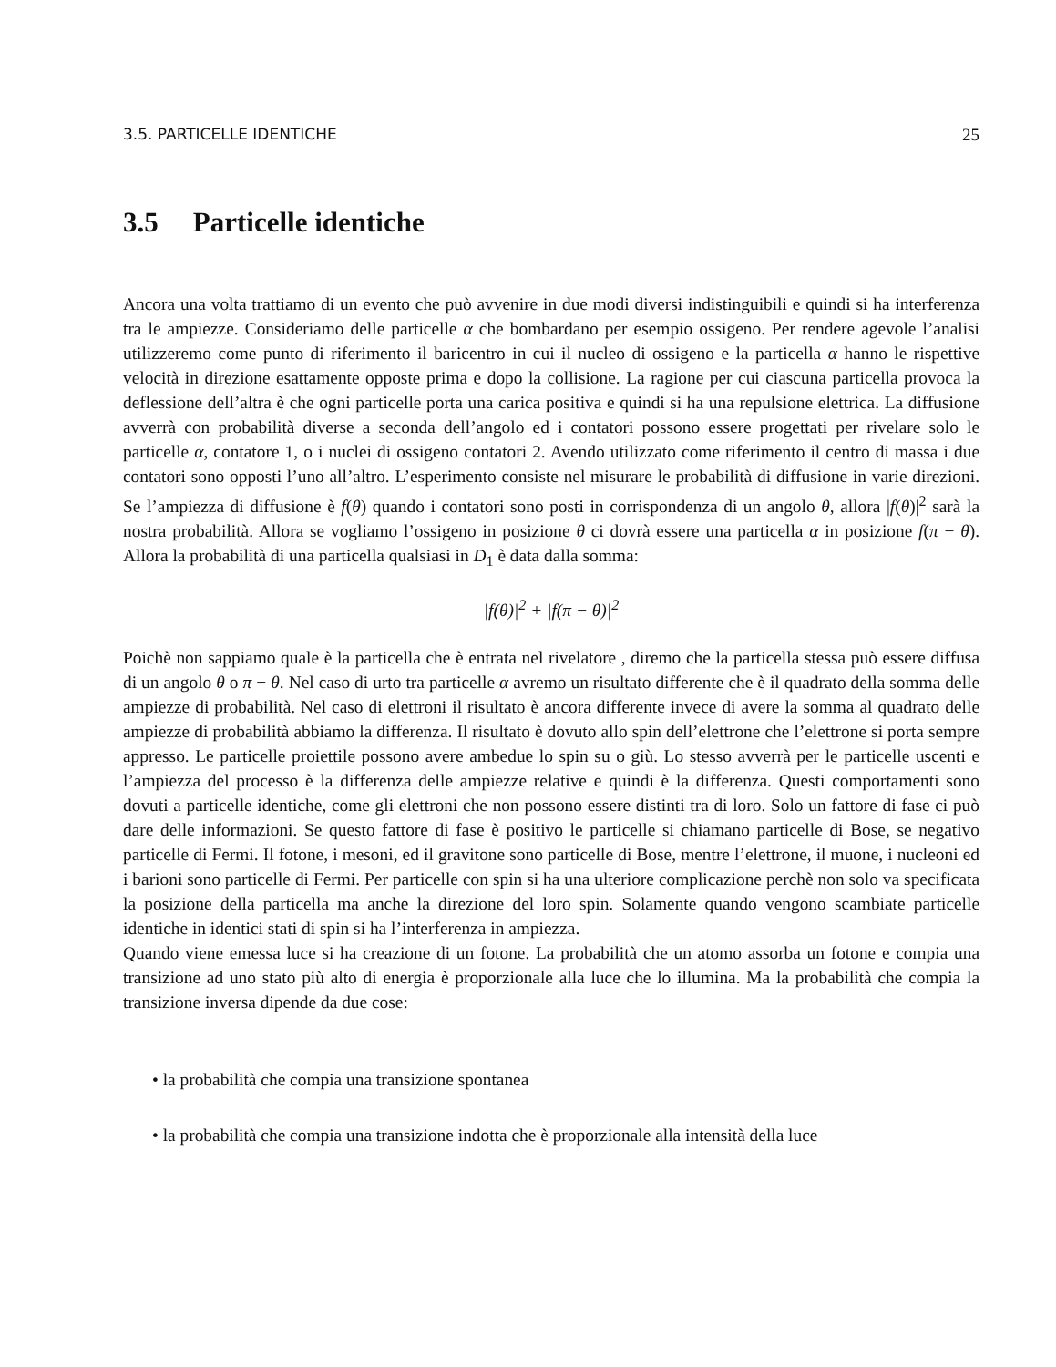3.5. PARTICELLE IDENTICHE 25
3.5 Particelle identiche
Ancora una volta trattiamo di un evento che può avvenire in due modi diversi indistinguibili e quindi si ha interferenza tra le ampiezze. Consideriamo delle particelle α che bombardano per esempio ossigeno. Per rendere agevole l’analisi utilizzeremo come punto di riferimento il baricentro in cui il nucleo di ossigeno e la particella α hanno le rispettive velocità in direzione esattamente opposte prima e dopo la collisione. La ragione per cui ciascuna particella provoca la deflessione dell’altra è che ogni particelle porta una carica positiva e quindi si ha una repulsione elettrica. La diffusione avverrà con probabilità diverse a seconda dell’angolo ed i contatori possono essere progettati per rivelare solo le particelle α, contatore 1, o i nuclei di ossigeno contatori 2. Avendo utilizzato come riferimento il centro di massa i due contatori sono opposti l’uno all’altro. L’esperimento consiste nel misurare le probabilità di diffusione in varie direzioni. Se l’ampiezza di diffusione è f(θ) quando i contatori sono posti in corrispondenza di un angolo θ, allora |f(θ)|<sup>2</sup> sarà la nostra probabilità. Allora se vogliamo l’ossigeno in posizione θ ci dovrà essere una particella α in posizione f(π − θ). Allora la probabilità di una particella qualsiasi in D<sub>1</sub> è data dalla somma:
|f(θ)|<sup>2</sup> + |f(π − θ)|<sup>2</sup>
Poichè non sappiamo quale è la particella che è entrata nel rivelatore , diremo che la particella stessa può essere diffusa di un angolo θ o π − θ. Nel caso di urto tra particelle α avremo un risultato differente che è il quadrato della somma delle ampiezze di probabilità. Nel caso di elettroni il risultato è ancora differente invece di avere la somma al quadrato delle ampiezze di probabilità abbiamo la differenza. Il risultato è dovuto allo spin dell’elettrone che l’elettrone si porta sempre appresso. Le particelle proiettile possono avere ambedue lo spin su o giù. Lo stesso avverrà per le particelle uscenti e l’ampiezza del processo è la differenza delle ampiezze relative e quindi è la differenza. Questi comportamenti sono dovuti a particelle identiche, come gli elettroni che non possono essere distinti tra di loro. Solo un fattore di fase ci può dare delle informazioni. Se questo fattore di fase è positivo le particelle si chiamano particelle di Bose, se negativo particelle di Fermi. Il fotone, i mesoni, ed il gravitone sono particelle di Bose, mentre l’elettrone, il muone, i nucleoni ed i barioni sono particelle di Fermi. Per particelle con spin si ha una ulteriore complicazione perchè non solo va specificata la posizione della particella ma anche la direzione del loro spin. Solamente quando vengono scambiate particelle identiche in identici stati di spin si ha l’interferenza in ampiezza.
Quando viene emessa luce si ha creazione di un fotone. La probabilità che un atomo assorba un fotone e compia una transizione ad uno stato più alto di energia è proporzionale alla luce che lo illumina. Ma la probabilità che compia la transizione inversa dipende da due cose:
• la probabilità che compia una transizione spontanea
• la probabilità che compia una transizione indotta che è proporzionale alla intensità della luce